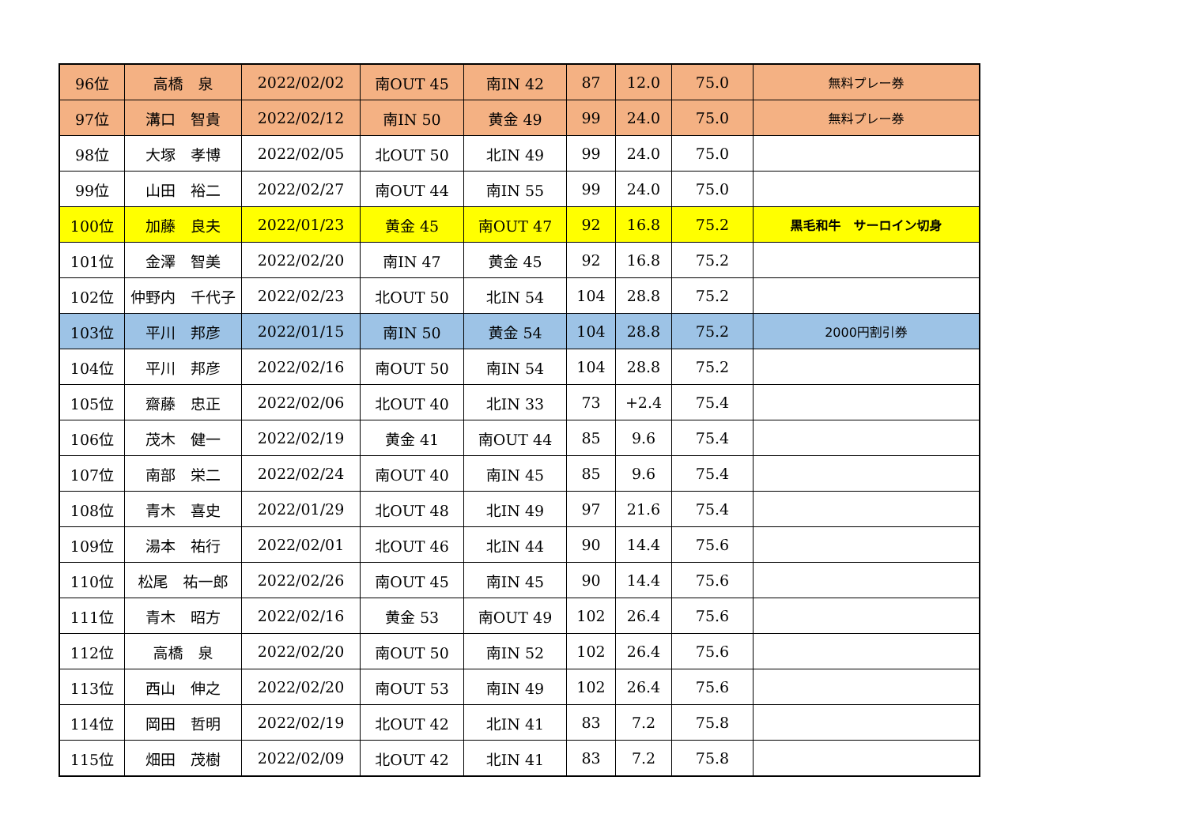| 96位 | 高橋 泉 | 2022/02/02 | 南OUT 45 | 南IN 42 | 87 | 12.0 | 75.0 | 無料プレー券 |
| 97位 | 溝口 智貴 | 2022/02/12 | 南IN 50 | 黄金 49 | 99 | 24.0 | 75.0 | 無料プレー券 |
| 98位 | 大塚 孝博 | 2022/02/05 | 北OUT 50 | 北IN 49 | 99 | 24.0 | 75.0 | |
| 99位 | 山田 裕二 | 2022/02/27 | 南OUT 44 | 南IN 55 | 99 | 24.0 | 75.0 | |
| 100位 | 加藤 良夫 | 2022/01/23 | 黄金 45 | 南OUT 47 | 92 | 16.8 | 75.2 | 黒毛和牛 サーロイン切身 |
| 101位 | 金澤 智美 | 2022/02/20 | 南IN 47 | 黄金 45 | 92 | 16.8 | 75.2 | |
| 102位 | 仲野内 千代子 | 2022/02/23 | 北OUT 50 | 北IN 54 | 104 | 28.8 | 75.2 | |
| 103位 | 平川 邦彦 | 2022/01/15 | 南IN 50 | 黄金 54 | 104 | 28.8 | 75.2 | 2000円割引券 |
| 104位 | 平川 邦彦 | 2022/02/16 | 南OUT 50 | 南IN 54 | 104 | 28.8 | 75.2 | |
| 105位 | 齋藤 忠正 | 2022/02/06 | 北OUT 40 | 北IN 33 | 73 | +2.4 | 75.4 | |
| 106位 | 茂木 健一 | 2022/02/19 | 黄金 41 | 南OUT 44 | 85 | 9.6 | 75.4 | |
| 107位 | 南部 栄二 | 2022/02/24 | 南OUT 40 | 南IN 45 | 85 | 9.6 | 75.4 | |
| 108位 | 青木 喜史 | 2022/01/29 | 北OUT 48 | 北IN 49 | 97 | 21.6 | 75.4 | |
| 109位 | 湯本 祐行 | 2022/02/01 | 北OUT 46 | 北IN 44 | 90 | 14.4 | 75.6 | |
| 110位 | 松尾 祐一郎 | 2022/02/26 | 南OUT 45 | 南IN 45 | 90 | 14.4 | 75.6 | |
| 111位 | 青木 昭方 | 2022/02/16 | 黄金 53 | 南OUT 49 | 102 | 26.4 | 75.6 | |
| 112位 | 高橋 泉 | 2022/02/20 | 南OUT 50 | 南IN 52 | 102 | 26.4 | 75.6 | |
| 113位 | 西山 伸之 | 2022/02/20 | 南OUT 53 | 南IN 49 | 102 | 26.4 | 75.6 | |
| 114位 | 岡田 哲明 | 2022/02/19 | 北OUT 42 | 北IN 41 | 83 | 7.2 | 75.8 | |
| 115位 | 畑田 茂樹 | 2022/02/09 | 北OUT 42 | 北IN 41 | 83 | 7.2 | 75.8 | |